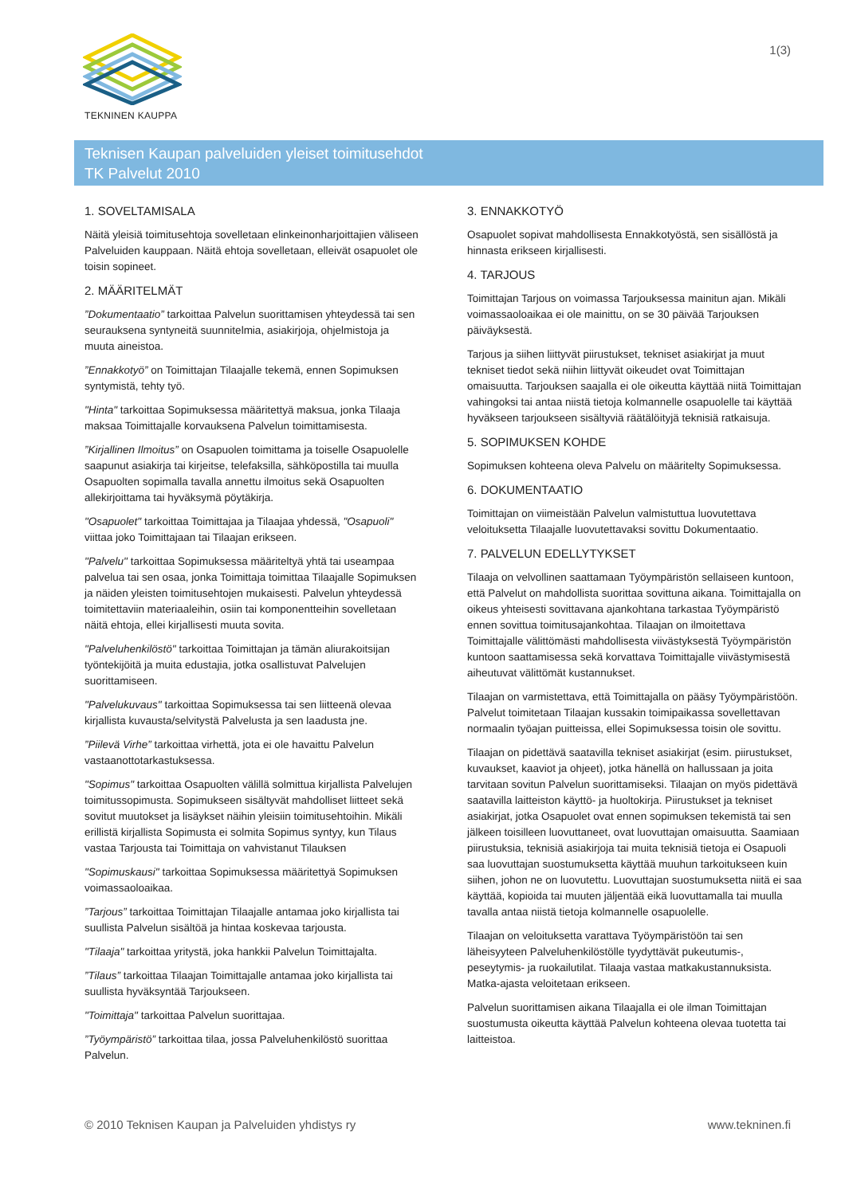TEKNINEN KAUPPA
1(3)
Teknisen Kaupan palveluiden yleiset toimitusehdot
TK Palvelut 2010
1. SOVELTAMISALA
Näitä yleisiä toimitusehtoja sovelletaan elinkeinonharjoittajien väliseen Palveluiden kauppaan. Näitä ehtoja sovelletaan, elleivät osapuolet ole toisin sopineet.
2. MÄÄRITELMÄT
”Dokumentaatio” tarkoittaa Palvelun suorittamisen yhteydessä tai sen seurauksena syntyneitä suunnitelmia, asiakirjoja, ohjelmistoja ja muuta aineistoa.
”Ennakkotyö” on Toimittajan Tilaajalle tekemä, ennen Sopimuksen syntymistä, tehty työ.
"Hinta" tarkoittaa Sopimuksessa määritettyä maksua, jonka Tilaaja maksaa Toimittajalle korvauksena Palvelun toimittamisesta.
”Kirjallinen Ilmoitus” on Osapuolen toimittama ja toiselle Osapuolelle saapunut asiakirja tai kirjeitse, telefaksilla, sähköpostilla tai muulla Osapuolten sopimalla tavalla annettu ilmoitus sekä Osapuolten allekirjoittama tai hyväksymä pöytäkirja.
"Osapuolet" tarkoittaa Toimittajaa ja Tilaajaa yhdessä, "Osapuoli" viittaa joko Toimittajaan tai Tilaajan erikseen.
"Palvelu" tarkoittaa Sopimuksessa määriteltyä yhtä tai useampaa palvelua tai sen osaa, jonka Toimittaja toimittaa Tilaajalle Sopimuksen ja näiden yleisten toimitusehtojen mukaisesti. Palvelun yhteydessä toimitettaviin materiaaleihin, osiin tai komponentteihin sovelletaan näitä ehtoja, ellei kirjallisesti muuta sovita.
"Palveluhenkilöstö" tarkoittaa Toimittajan ja tämän aliurakoitsijan työntekijöitä ja muita edustajia, jotka osallistuvat Palvelujen suorittamiseen.
"Palvelukuvaus" tarkoittaa Sopimuksessa tai sen liitteenä olevaa kirjallista kuvausta/selvitystä Palvelusta ja sen laadusta jne.
”Piilevä Virhe” tarkoittaa virhettä, jota ei ole havaittu Palvelun vastaanottotarkastuksessa.
"Sopimus" tarkoittaa Osapuolten välillä solmittua kirjallista Palvelujen toimitussopimusta. Sopimukseen sisältyvät mahdolliset liitteet sekä sovitut muutokset ja lisäykset näihin yleisiin toimitusehtoihin. Mikäli erillistä kirjallista Sopimusta ei solmita Sopimus syntyy, kun Tilaus vastaa Tarjousta tai Toimittaja on vahvistanut Tilauksen
"Sopimuskausi" tarkoittaa Sopimuksessa määritettyä Sopimuksen voimassaoloaikaa.
”Tarjous” tarkoittaa Toimittajan Tilaajalle antamaa joko kirjallista tai suullista Palvelun sisältöä ja hintaa koskevaa tarjousta.
"Tilaaja" tarkoittaa yritystä, joka hankkii Palvelun Toimittajalta.
”Tilaus” tarkoittaa Tilaajan Toimittajalle antamaa joko kirjallista tai suullista hyväksyntää Tarjoukseen.
"Toimittaja" tarkoittaa Palvelun suorittajaa.
”Työympäristö” tarkoittaa tilaa, jossa Palveluhenkilöstö suorittaa Palvelun.
3. ENNAKKOTYÖ
Osapuolet sopivat mahdollisesta Ennakkotyöstä, sen sisällöstä ja hinnasta erikseen kirjallisesti.
4. TARJOUS
Toimittajan Tarjous on voimassa Tarjouksessa mainitun ajan. Mikäli voimassaoloaikaa ei ole mainittu, on se 30 päivää Tarjouksen päiväyksestä.
Tarjous ja siihen liittyvät piirustukset, tekniset asiakirjat ja muut tekniset tiedot sekä niihin liittyvät oikeudet ovat Toimittajan omaisuutta. Tarjouksen saajalla ei ole oikeutta käyttää niitä Toimittajan vahingoksi tai antaa niistä tietoja kolmannelle osapuolelle tai käyttää hyväkseen tarjoukseen sisältyviä räätälöityjä teknisiä ratkaisuja.
5. SOPIMUKSEN KOHDE
Sopimuksen kohteena oleva Palvelu on määritelty Sopimuksessa.
6. DOKUMENTAATIO
Toimittajan on viimeistään Palvelun valmistuttua luovutettava veloituksetta Tilaajalle luovutettavaksi sovittu Dokumentaatio.
7. PALVELUN EDELLYTYKSET
Tilaaja on velvollinen saattamaan Työympäristön sellaiseen kuntoon, että Palvelut on mahdollista suorittaa sovittuna aikana. Toimittajalla on oikeus yhteisesti sovittavana ajankohtana tarkastaa Työympäristö ennen sovittua toimitusajankohtaa. Tilaajan on ilmoitettava Toimittajalle välittömästi mahdollisesta viivästyksestä Työympäristön kuntoon saattamisessa sekä korvattava Toimittajalle viivästymisestä aiheutuvat välittömät kustannukset.
Tilaajan on varmistettava, että Toimittajalla on pääsy Työympäristöön. Palvelut toimitetaan Tilaajan kussakin toimipaikassa sovellettavan normaalin työajan puitteissa, ellei Sopimuksessa toisin ole sovittu.
Tilaajan on pidettävä saatavilla tekniset asiakirjat (esim. piirustukset, kuvaukset, kaaviot ja ohjeet), jotka hänellä on hallussaan ja joita tarvitaan sovitun Palvelun suorittamiseksi. Tilaajan on myös pidettävä saatavilla laitteiston käyttö- ja huoltokirja. Piirustukset ja tekniset asiakirjat, jotka Osapuolet ovat ennen sopimuksen tekemistä tai sen jälkeen toisilleen luovuttaneet, ovat luovuttajan omaisuutta. Saamiaan piirustuksia, teknisiä asiakirjoja tai muita teknisiä tietoja ei Osapuoli saa luovuttajan suostumuksetta käyttää muuhun tarkoitukseen kuin siihen, johon ne on luovutettu. Luovuttajan suostumuksetta niitä ei saa käyttää, kopioida tai muuten jäljentää eikä luovuttamalla tai muulla tavalla antaa niistä tietoja kolmannelle osapuolelle.
Tilaajan on veloituksetta varattava Työympäristöön tai sen läheisyyteen Palveluhenkilöstölle tyydyttävät pukeutumis-, peseytymis- ja ruokailutilat. Tilaaja vastaa matkakustannuksista. Matka-ajasta veloitetaan erikseen.
Palvelun suorittamisen aikana Tilaajalla ei ole ilman Toimittajan suostumusta oikeutta käyttää Palvelun kohteena olevaa tuotetta tai laitteistoa.
© 2010 Teknisen Kaupan ja Palveluiden yhdistys ry www.tekninen.fi